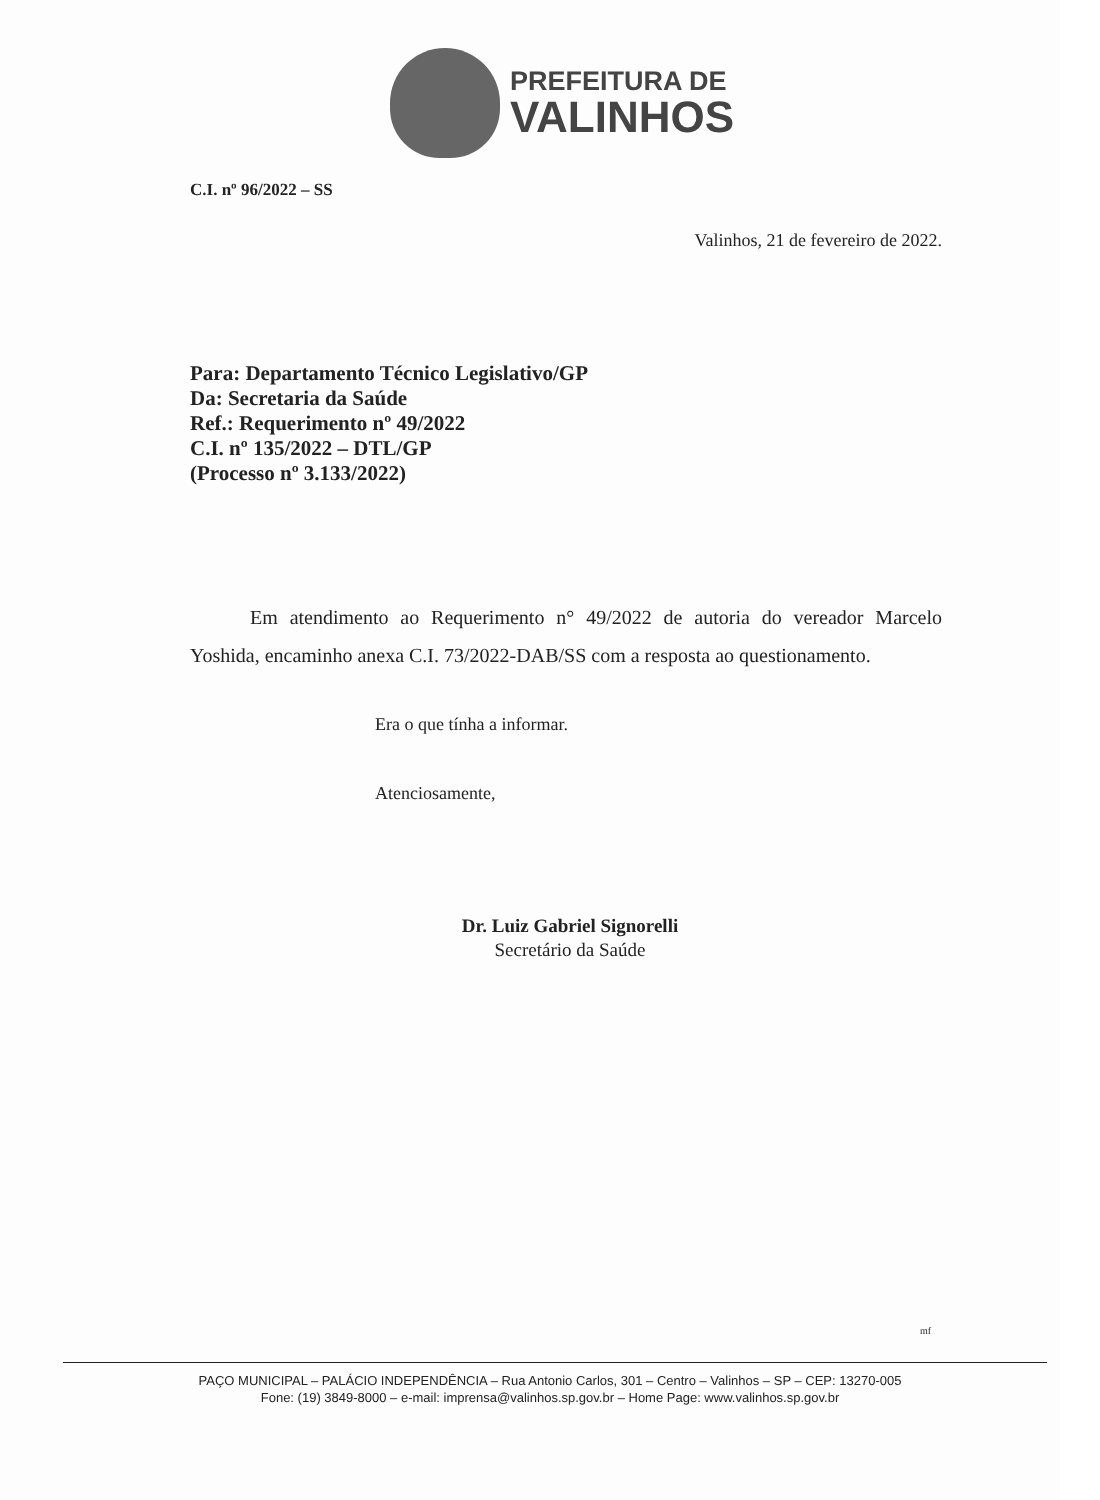PREFEITURA DE
VALINHOS
C.I. nº 96/2022 – SS
Valinhos, 21 de fevereiro de 2022.
Para: Departamento Técnico Legislativo/GP
Da: Secretaria da Saúde
Ref.: Requerimento nº 49/2022
C.I. nº 135/2022 – DTL/GP
(Processo nº 3.133/2022)
Em atendimento ao Requerimento n° 49/2022 de autoria do vereador Marcelo Yoshida, encaminho anexa C.I. 73/2022-DAB/SS com a resposta ao questionamento.
Era o que tínha a informar.
Atenciosamente,
Dr. Luiz Gabriel Signorelli
Secretário da Saúde
mf
PAÇO MUNICIPAL – PALÁCIO INDEPENDÊNCIA – Rua Antonio Carlos, 301 – Centro – Valinhos – SP – CEP: 13270-005
Fone: (19) 3849-8000 – e-mail: imprensa@valinhos.sp.gov.br – Home Page: www.valinhos.sp.gov.br